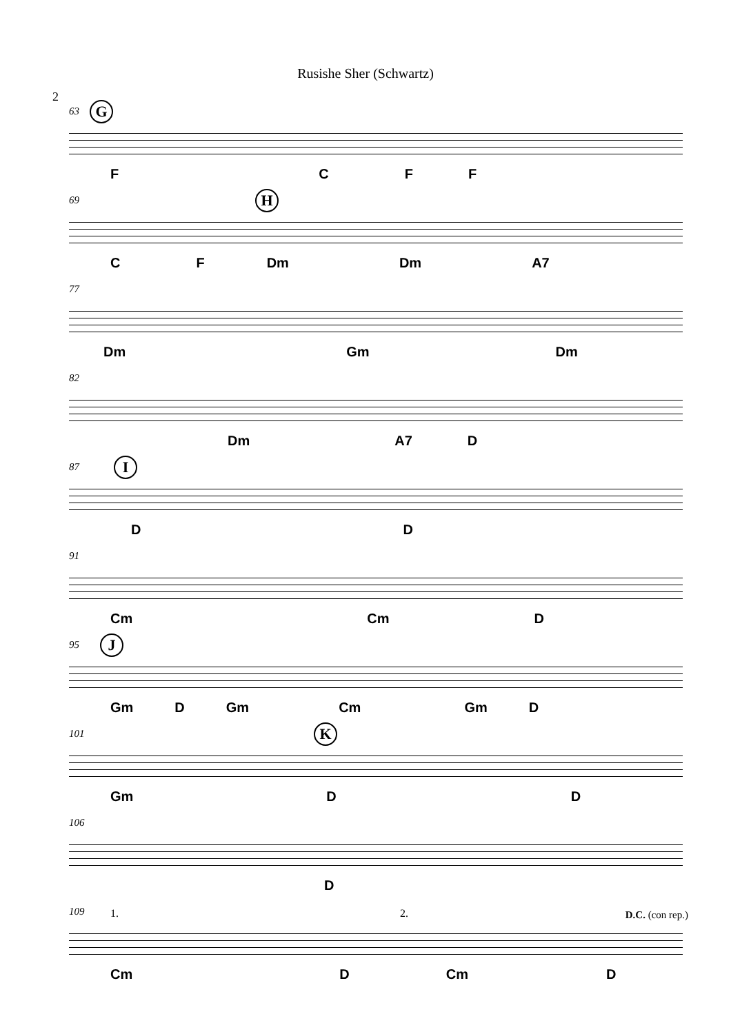Rusishe Sher (Schwartz)
2
63 G
FCFF
69 H
CF Dm Dm A7
77
Dm Gm Dm
82
Dm A7 D
87 I
DD
91
Cm Cm D
95 J
Gm D Gm Cm Gm D
101 K
Gm DD
106
D
109 1. 2. D.C. (con rep.)
Cm D Cm D